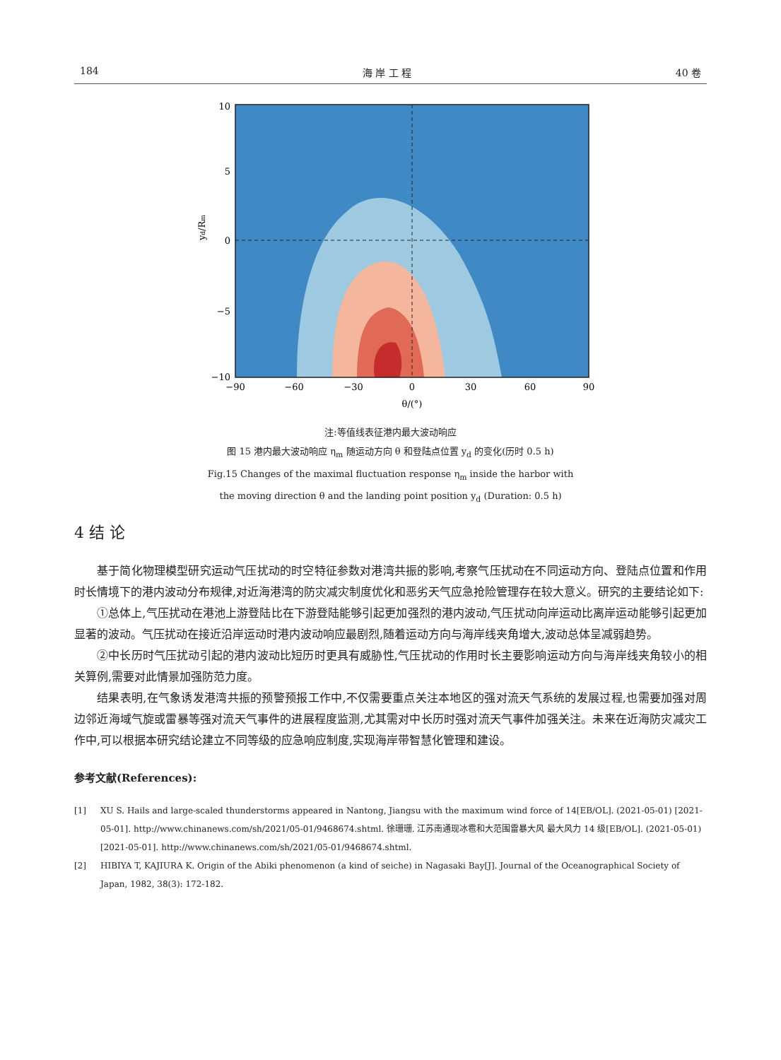184 海 岸 工 程 40 卷
10
5
0
−5
−10
−90
−60
−30
0
30
60
90
θ/(°)
yd/Rm
注:等值线表征港内最大波动响应
图 15 港内最大波动响应 η<sub>m</sub> 随运动方向 θ 和登陆点位置 y<sub>d</sub> 的变化(历时 0.5 h)
Fig.15 Changes of the maximal fluctuation response η<sub>m</sub> inside the harbor with
the moving direction θ and the landing point position y<sub>d</sub> (Duration: 0.5 h)
4 结 论
基于简化物理模型研究运动气压扰动的时空特征参数对港湾共振的影响,考察气压扰动在不同运动方向、登陆点位置和作用时长情境下的港内波动分布规律,对近海港湾的防灾减灾制度优化和恶劣天气应急抢险管理存在较大意义。研究的主要结论如下:
①总体上,气压扰动在港池上游登陆比在下游登陆能够引起更加强烈的港内波动,气压扰动向岸运动比离岸运动能够引起更加显著的波动。气压扰动在接近沿岸运动时港内波动响应最剧烈,随着运动方向与海岸线夹角增大,波动总体呈减弱趋势。
②中长历时气压扰动引起的港内波动比短历时更具有威胁性,气压扰动的作用时长主要影响运动方向与海岸线夹角较小的相关算例,需要对此情景加强防范力度。
结果表明,在气象诱发港湾共振的预警预报工作中,不仅需要重点关注本地区的强对流天气系统的发展过程,也需要加强对周边邻近海域气旋或雷暴等强对流天气事件的进展程度监测,尤其需对中长历时强对流天气事件加强关注。未来在近海防灾减灾工作中,可以根据本研究结论建立不同等级的应急响应制度,实现海岸带智慧化管理和建设。
参考文献(References):
[1] XU S. Hails and large-scaled thunderstorms appeared in Nantong, Jiangsu with the maximum wind force of 14[EB/OL]. (2021-05-01) [2021-05-01]. http://www.chinanews.com/sh/2021/05-01/9468674.shtml. 徐珊珊. 江苏南通现冰雹和大范围雷暴大风 最大风力 14 级[EB/OL]. (2021-05-01) [2021-05-01]. http://www.chinanews.com/sh/2021/05-01/9468674.shtml.
[2] HIBIYA T, KAJIURA K. Origin of the Abiki phenomenon (a kind of seiche) in Nagasaki Bay[J]. Journal of the Oceanographical Society of Japan, 1982, 38(3): 172-182.